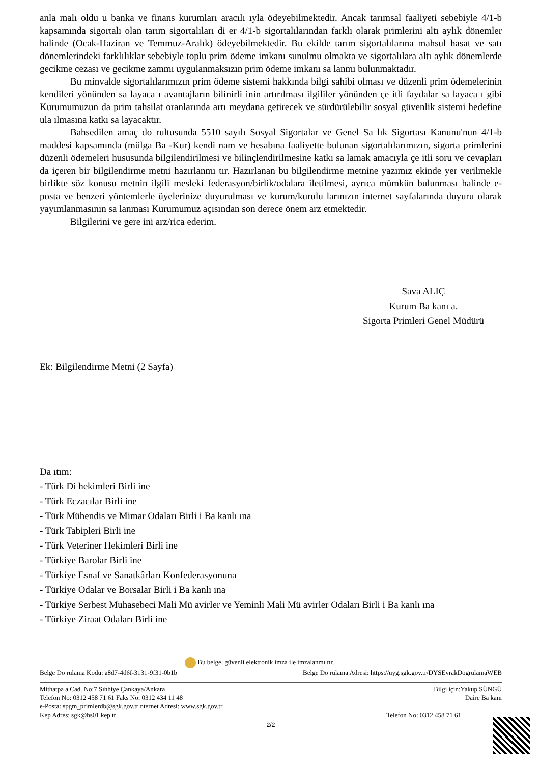anla malı oldu u banka ve finans kurumları aracılı ıyla ödeyebilmektedir. Ancak tarımsal faaliyeti sebebiyle 4/1-b kapsamında sigortalı olan tarım sigortalıları di er 4/1-b sigortalılarından farklı olarak primlerini altı aylık dönemler halinde (Ocak-Haziran ve Temmuz-Aralık) ödeyebilmektedir. Bu ekilde tarım sigortalılarına mahsul hasat ve satı dönemlerindeki farklılıklar sebebiyle toplu prim ödeme imkanı sunulmu olmakta ve sigortalılara altı aylık dönemlerde gecikme cezası ve gecikme zammı uygulanmaksızın prim ödeme imkanı sa lanmı bulunmaktadır.
Bu minvalde sigortalılarımızın prim ödeme sistemi hakkında bilgi sahibi olması ve düzenli prim ödemelerinin kendileri yönünden sa layaca ı avantajların bilinirli inin artırılması ilgililer yönünden çe itli faydalar sa layaca ı gibi Kurumumuzun da prim tahsilat oranlarında artı meydana getirecek ve sürdürülebilir sosyal güvenlik sistemi hedefine ula ılmasına katkı sa layacaktır.
Bahsedilen amaç do rultusunda 5510 sayılı Sosyal Sigortalar ve Genel Sa lık Sigortası Kanunu'nun 4/1-b maddesi kapsamında (mülga Ba -Kur) kendi nam ve hesabına faaliyette bulunan sigortalılarımızın, sigorta primlerini düzenli ödemeleri hususunda bilgilendirilmesi ve bilinçlendirilmesine katkı sa lamak amacıyla çe itli soru ve cevapları da içeren bir bilgilendirme metni hazırlanmı tır. Hazırlanan bu bilgilendirme metnine yazımız ekinde yer verilmekle birlikte söz konusu metnin ilgili mesleki federasyon/birlik/odalara iletilmesi, ayrıca mümkün bulunması halinde e-posta ve benzeri yöntemlerle üyelerinize duyurulması ve kurum/kurulu larınızın internet sayfalarında duyuru olarak yayımlanmasının sa lanması Kurumumuz açısından son derece önem arz etmektedir.
Bilgilerini ve gere ini arz/rica ederim.
Sava ALIÇ
Kurum Ba kanı a.
Sigorta Primleri Genel Müdürü
Ek: Bilgilendirme Metni (2 Sayfa)
Da ıtım:
- Türk Di hekimleri Birli ine
- Türk Eczacılar Birli ine
- Türk Mühendis ve Mimar Odaları Birli i Ba kanlı ına
- Türk Tabipleri Birli ine
- Türk Veteriner Hekimleri Birli ine
- Türkiye Barolar Birli ine
- Türkiye Esnaf ve Sanatkârları Konfederasyonuna
- Türkiye Odalar ve Borsalar Birli i Ba kanlı ına
- Türkiye Serbest Muhasebeci Mali Mü avirler ve Yeminli Mali Mü avirler Odaları Birli i Ba kanlı ına
- Türkiye Ziraat Odaları Birli ine
Bu belge, güvenli elektronik imza ile imzalanmı tır.
Belge Do rulama Kodu: a8d7-4d6f-3131-9f31-0b1b Belge Do rulama Adresi: https://uyg.sgk.gov.tr/DYSEvrakDogrulamaWEB
Mithatpa a Cad. No:7 Sıhhiye Çankaya/Ankara Bilgi için:Yakup SÜNGÜ
Telefon No: 0312 458 71 61 Faks No: 0312 434 11 48 Daire Ba kanı
e-Posta: spgm_primlerdb@sgk.gov.tr nternet Adresi: www.sgk.gov.tr
Kep Adres: sgk@hs01.kep.tr Telefon No: 0312 458 71 61
2/2